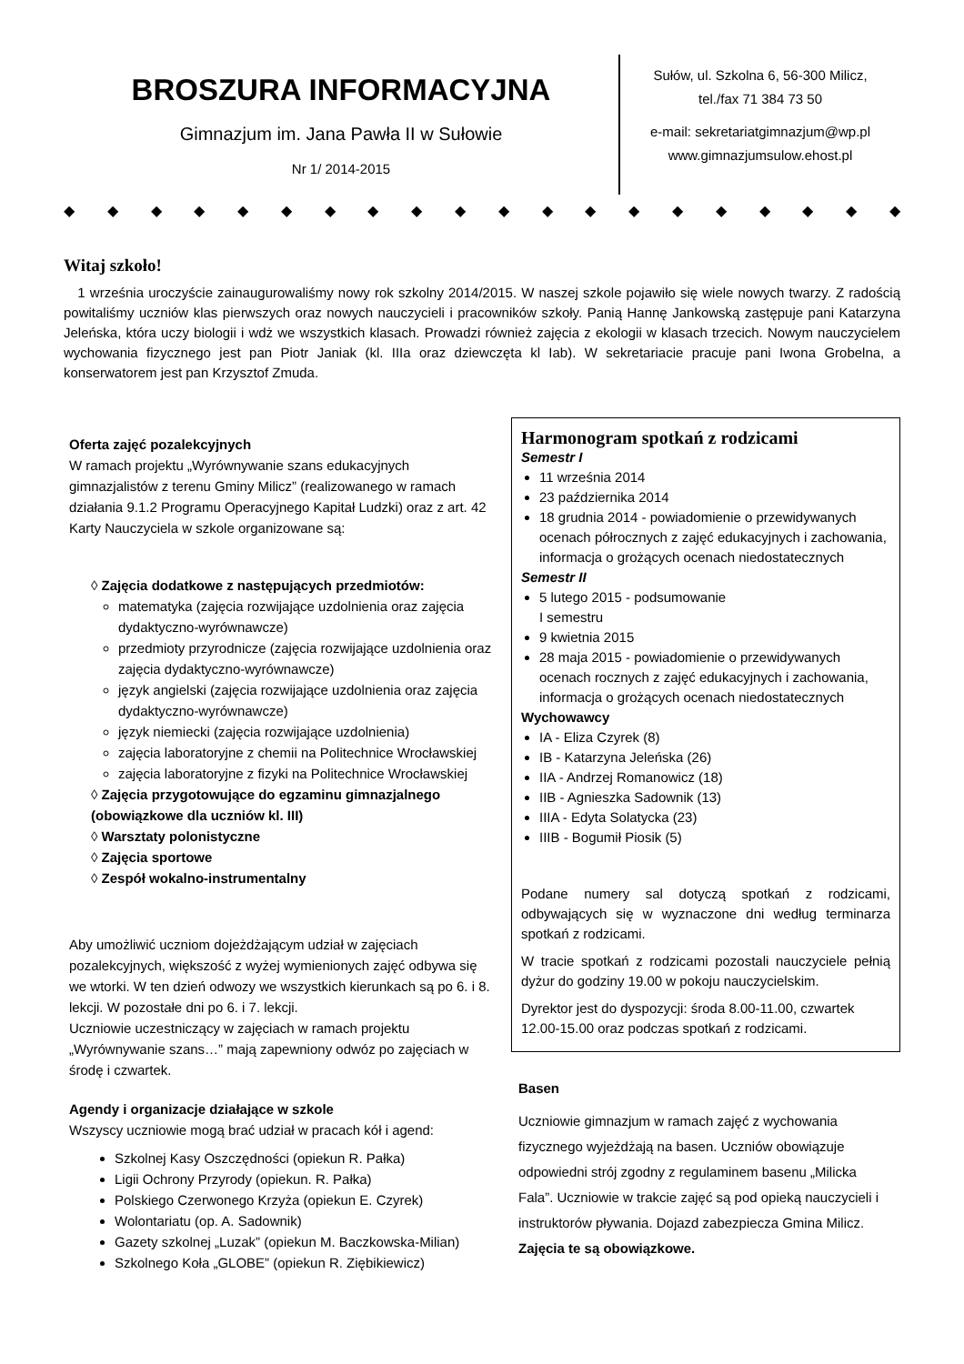BROSZURA INFORMACYJNA
Gimnazjum im. Jana Pawła II w Sułowie
Nr 1/ 2014-2015
Sułów, ul. Szkolna 6, 56-300 Milicz,
tel./fax 71 384 73 50
e-mail: sekretariatgimnazjum@wp.pl
www.gimnazjumsulow.ehost.pl
◆ ◆ ◆ ◆ ◆ ◆ ◆ ◆ ◆ ◆ ◆ ◆ ◆ ◆ ◆ ◆ ◆ ◆ ◆ ◆
Witaj szkoło!
1 września uroczyście zainaugurowaliśmy nowy rok szkolny 2014/2015. W naszej szkole pojawiło się wiele nowych twarzy. Z radością powitaliśmy uczniów klas pierwszych oraz nowych nauczycieli i pracowników szkoły. Panią Hannę Jankowską zastępuje pani Katarzyna Jeleńska, która uczy biologii i wdż we wszystkich klasach. Prowadzi również zajęcia z ekologii w klasach trzecich. Nowym nauczycielem wychowania fizycznego jest pan Piotr Janiak (kl. IIIa oraz dziewczęta kl Iab). W sekretariacie pracuje pani Iwona Grobelna, a konserwatorem jest pan Krzysztof Zmuda.
Oferta zajęć pozalekcyjnych
W ramach projektu „Wyrównywanie szans edukacyjnych gimnazjalistów z terenu Gminy Milicz” (realizowanego w ramach działania 9.1.2 Programu Operacyjnego Kapitał Ludzki) oraz z art. 42 Karty Nauczyciela w szkole organizowane są:
◊ Zajęcia dodatkowe z następujących przedmiotów:
matematyka (zajęcia rozwijające uzdolnienia oraz zajęcia dydaktyczno-wyrównawcze)
przedmioty przyrodnicze (zajęcia rozwijające uzdolnienia oraz zajęcia dydaktyczno-wyrównawcze)
język angielski (zajęcia rozwijające uzdolnienia oraz zajęcia dydaktyczno-wyrównawcze)
język niemiecki (zajęcia rozwijające uzdolnienia)
zajęcia laboratoryjne z chemii na Politechnice Wrocławskiej
zajęcia laboratoryjne z fizyki na Politechnice Wrocławskiej
◊ Zajęcia przygotowujące do egzaminu gimnazjalnego (obowiązkowe dla uczniów kl. III)
◊ Warsztaty polonistyczne
◊ Zajęcia sportowe
◊ Zespół wokalno-instrumentalny
Aby umożliwić uczniom dojeżdżającym udział w zajęciach pozalekcyjnych, większość z wyżej wymienionych zajęć odbywa się we wtorki. W ten dzień odwozy we wszystkich kierunkach są po 6. i 8. lekcji. W pozostałe dni po 6. i 7. lekcji.
Uczniowie uczestniczący w zajęciach w ramach projektu „Wyrównywanie szans…” mają zapewniony odwóz po zajęciach w środę i czwartek.
Agendy i organizacje działające w szkole
Wszyscy uczniowie mogą brać udział w pracach kół i agend:
Szkolnej Kasy Oszczędności (opiekun R. Pałka)
Ligii Ochrony Przyrody (opiekun. R. Pałka)
Polskiego Czerwonego Krzyża (opiekun E. Czyrek)
Wolontariatu (op. A. Sadownik)
Gazety szkolnej „Luzak” (opiekun M. Baczkowska-Milian)
Szkolnego Koła „GLOBE” (opiekun R. Ziębikiewicz)
Harmonogram spotkań z rodzicami
Semestr I
11 września 2014
23 października 2014
18 grudnia 2014 - powiadomienie o przewidywanych ocenach półrocznych z zajęć edukacyjnych i zachowania, informacja o grożących ocenach niedostatecznych
Semestr II
5 lutego 2015 - podsumowanie
I semestru
9 kwietnia 2015
28 maja 2015 - powiadomienie o przewidywanych ocenach rocznych z zajęć edukacyjnych i zachowania, informacja o grożących ocenach niedostatecznych
Wychowawcy
IA - Eliza Czyrek (8)
IB - Katarzyna Jeleńska (26)
IIA - Andrzej Romanowicz (18)
IIB - Agnieszka Sadownik (13)
IIIA - Edyta Solatycka (23)
IIIB - Bogumił Piosik (5)
Podane numery sal dotyczą spotkań z rodzicami, odbywających się w wyznaczone dni według terminarza spotkań z rodzicami.
W tracie spotkań z rodzicami pozostali nauczyciele pełnią dyżur do godziny 19.00 w pokoju nauczycielskim.
Dyrektor jest do dyspozycji: środa 8.00-11.00, czwartek 12.00-15.00 oraz podczas spotkań z rodzicami.
Basen
Uczniowie gimnazjum w ramach zajęć z wychowania fizycznego wyjeżdżają na basen. Uczniów obowiązuje odpowiedni strój zgodny z regulaminem basenu „Milicka Fala”. Uczniowie w trakcie zajęć są pod opieką nauczycieli i instruktorów pływania. Dojazd zabezpiecza Gmina Milicz.
Zajęcia te są obowiązkowe.